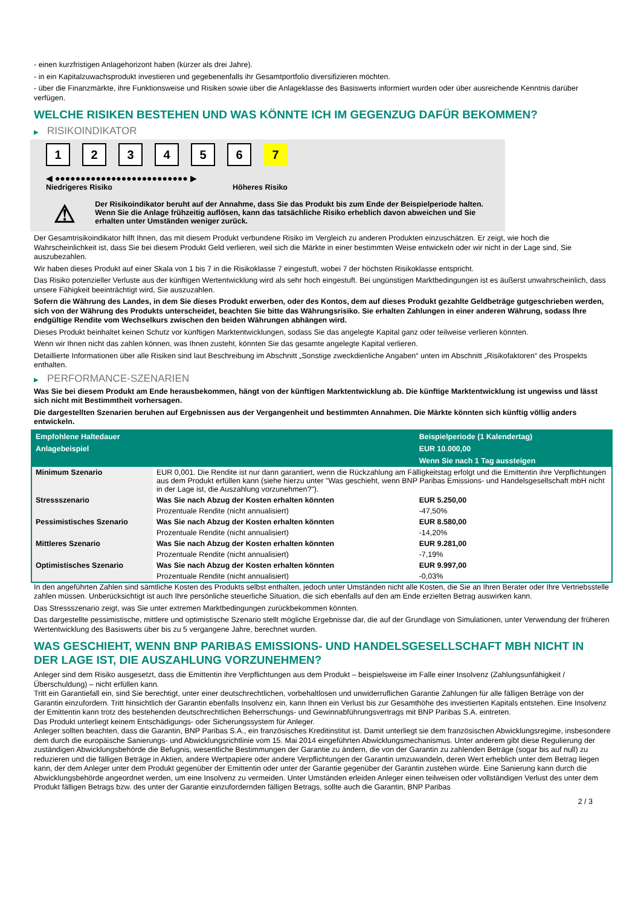- einen kurzfristigen Anlagehorizont haben (kürzer als drei Jahre).
- in ein Kapitalzuwachsprodukt investieren und gegebenenfalls ihr Gesamtportfolio diversifizieren möchten.
- über die Finanzmärkte, ihre Funktionsweise und Risiken sowie über die Anlageklasse des Basiswerts informiert wurden oder über ausreichende Kenntnis darüber verfügen.
WELCHE RISIKEN BESTEHEN UND WAS KÖNNTE ICH IM GEGENZUG DAFÜR BEKOMMEN?
▶ RISIKOINDIKATOR
1 2 3 4 5 6 7
◀ ●●●●●●●●●●●●●●●●●●●●●●●●●● ▶
Niedrigeres Risiko Höheres Risiko
⚠
Der Risikoindikator beruht auf der Annahme, dass Sie das Produkt bis zum Ende der Beispielperiode halten.
Wenn Sie die Anlage frühzeitig auflösen, kann das tatsächliche Risiko erheblich davon abweichen und Sie erhalten unter Umständen weniger zurück.
Der Gesamtrisikoindikator hilft Ihnen, das mit diesem Produkt verbundene Risiko im Vergleich zu anderen Produkten einzuschätzen. Er zeigt, wie hoch die Wahrscheinlichkeit ist, dass Sie bei diesem Produkt Geld verlieren, weil sich die Märkte in einer bestimmten Weise entwickeln oder wir nicht in der Lage sind, Sie auszubezahlen.
Wir haben dieses Produkt auf einer Skala von 1 bis 7 in die Risikoklasse 7 eingestuft, wobei 7 der höchsten Risikoklasse entspricht.
Das Risiko potenzieller Verluste aus der künftigen Wertentwicklung wird als sehr hoch eingestuft. Bei ungünstigen Marktbedingungen ist es äußerst unwahrscheinlich, dass unsere Fähigkeit beeinträchtigt wird, Sie auszuzahlen.
Sofern die Währung des Landes, in dem Sie dieses Produkt erwerben, oder des Kontos, dem auf dieses Produkt gezahlte Geldbeträge gutgeschrieben werden, sich von der Währung des Produkts unterscheidet, beachten Sie bitte das Währungsrisiko. Sie erhalten Zahlungen in einer anderen Währung, sodass Ihre endgültige Rendite vom Wechselkurs zwischen den beiden Währungen abhängen wird.
Dieses Produkt beinhaltet keinen Schutz vor künftigen Marktentwicklungen, sodass Sie das angelegte Kapital ganz oder teilweise verlieren könnten.
Wenn wir Ihnen nicht das zahlen können, was Ihnen zusteht, könnten Sie das gesamte angelegte Kapital verlieren.
Detaillierte Informationen über alle Risiken sind laut Beschreibung im Abschnitt „Sonstige zweckdienliche Angaben“ unten im Abschnitt „Risikofaktoren“ des Prospekts enthalten.
▶ PERFORMANCE-SZENARIEN
Was Sie bei diesem Produkt am Ende herausbekommen, hängt von der künftigen Marktentwicklung ab. Die künftige Marktentwicklung ist ungewiss und lässt sich nicht mit Bestimmtheit vorhersagen.
Die dargestellten Szenarien beruhen auf Ergebnissen aus der Vergangenheit und bestimmten Annahmen. Die Märkte könnten sich künftig völlig anders entwickeln.
| Empfohlene Haltedauer | | Beispielperiode (1 Kalendertag) |
| --- | --- | --- |
| Anlagebeispiel | | EUR 10.000,00 |
| | | Wenn Sie nach 1 Tag aussteigen |
| Minimum Szenario | EUR 0,001. Die Rendite ist nur dann garantiert, wenn die Rückzahlung am Fälligkeitstag erfolgt und die Emittentin ihre Verpflichtungen aus dem Produkt erfüllen kann (siehe hierzu unter "Was geschieht, wenn BNP Paribas Emissions- und Handelsgesellschaft mbH nicht in der Lage ist, die Auszahlung vorzunehmen?"). | |
| Stressszenario | Was Sie nach Abzug der Kosten erhalten könnten | EUR 5.250,00 |
| | Prozentuale Rendite (nicht annualisiert) | -47,50% |
| Pessimistisches Szenario | Was Sie nach Abzug der Kosten erhalten könnten | EUR 8.580,00 |
| | Prozentuale Rendite (nicht annualisiert) | -14,20% |
| Mittleres Szenario | Was Sie nach Abzug der Kosten erhalten könnten | EUR 9.281,00 |
| | Prozentuale Rendite (nicht annualisiert) | -7,19% |
| Optimistisches Szenario | Was Sie nach Abzug der Kosten erhalten könnten | EUR 9.997,00 |
| | Prozentuale Rendite (nicht annualisiert) | -0,03% |
In den angeführten Zahlen sind sämtliche Kosten des Produkts selbst enthalten, jedoch unter Umständen nicht alle Kosten, die Sie an Ihren Berater oder Ihre Vertriebsstelle zahlen müssen. Unberücksichtigt ist auch Ihre persönliche steuerliche Situation, die sich ebenfalls auf den am Ende erzielten Betrag auswirken kann.
Das Stressszenario zeigt, was Sie unter extremen Marktbedingungen zurückbekommen könnten.
Das dargestellte pessimistische, mittlere und optimistische Szenario stellt mögliche Ergebnisse dar, die auf der Grundlage von Simulationen, unter Verwendung der früheren Wertentwicklung des Basiswerts über bis zu 5 vergangene Jahre, berechnet wurden.
WAS GESCHIEHT, WENN BNP PARIBAS EMISSIONS- UND HANDELSGESELLSCHAFT MBH NICHT IN DER LAGE IST, DIE AUSZAHLUNG VORZUNEHMEN?
Anleger sind dem Risiko ausgesetzt, dass die Emittentin ihre Verpflichtungen aus dem Produkt – beispielsweise im Falle einer Insolvenz (Zahlungsunfähigkeit / Überschuldung) – nicht erfüllen kann.
Tritt ein Garantiefall ein, sind Sie berechtigt, unter einer deutschrechtlichen, vorbehaltlosen und unwiderruflichen Garantie Zahlungen für alle fälligen Beträge von der Garantin einzufordern. Tritt hinsichtlich der Garantin ebenfalls Insolvenz ein, kann Ihnen ein Verlust bis zur Gesamthöhe des investierten Kapitals entstehen. Eine Insolvenz der Emittentin kann trotz des bestehenden deutschrechtlichen Beherrschungs- und Gewinnabführungsvertrags mit BNP Paribas S.A. eintreten.
Das Produkt unterliegt keinem Entschädigungs- oder Sicherungssystem für Anleger.
Anleger sollten beachten, dass die Garantin, BNP Paribas S.A., ein französisches Kreditinstitut ist. Damit unterliegt sie dem französischen Abwicklungsregime, insbesondere dem durch die europäische Sanierungs- und Abwicklungsrichtlinie vom 15. Mai 2014 eingeführten Abwicklungsmechanismus. Unter anderem gibt diese Regulierung der zuständigen Abwicklungsbehörde die Befugnis, wesentliche Bestimmungen der Garantie zu ändern, die von der Garantin zu zahlenden Beträge (sogar bis auf null) zu reduzieren und die fälligen Beträge in Aktien, andere Wertpapiere oder andere Verpflichtungen der Garantin umzuwandeln, deren Wert erheblich unter dem Betrag liegen kann, der dem Anleger unter dem Produkt gegenüber der Emittentin oder unter der Garantie gegenüber der Garantin zustehen würde. Eine Sanierung kann durch die Abwicklungsbehörde angeordnet werden, um eine Insolvenz zu vermeiden. Unter Umständen erleiden Anleger einen teilweisen oder vollständigen Verlust des unter dem Produkt fälligen Betrags bzw. des unter der Garantie einzufordernden fälligen Betrags, sollte auch die Garantin, BNP Paribas
2 / 3